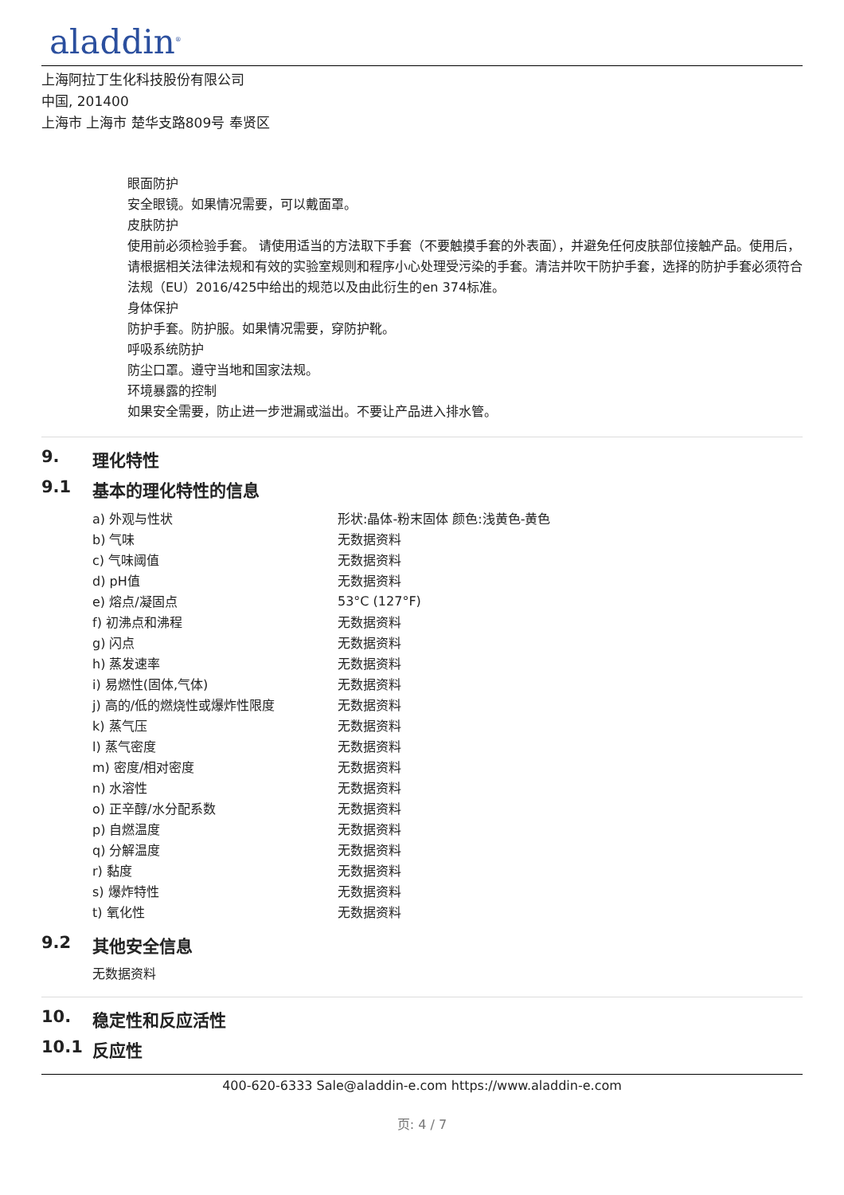aladdin<sup>®</sup>
上海阿拉丁生化科技股份有限公司
中国, 201400
上海市 上海市 楚华支路809号 奉贤区
眼面防护
安全眼镜。如果情况需要，可以戴面罩。
皮肤防护
使用前必须检验手套。 请使用适当的方法取下手套（不要触摸手套的外表面），并避免任何皮肤部位接触产品。使用后，请根据相关法律法规和有效的实验室规则和程序小心处理受污染的手套。清洁并吹干防护手套，选择的防护手套必须符合法规（EU）2016/425中给出的规范以及由此衍生的en 374标准。
身体保护
防护手套。防护服。如果情况需要，穿防护靴。
呼吸系统防护
防尘口罩。遵守当地和国家法规。
环境暴露的控制
如果安全需要，防止进一步泄漏或溢出。不要让产品进入排水管。
9. 理化特性
9.1 基本的理化特性的信息
| a) 外观与性状 | 形状:晶体-粉末固体 颜色:浅黄色-黄色 |
| b) 气味 | 无数据资料 |
| c) 气味阈值 | 无数据资料 |
| d) pH值 | 无数据资料 |
| e) 熔点/凝固点 | 53°C (127°F) |
| f) 初沸点和沸程 | 无数据资料 |
| g) 闪点 | 无数据资料 |
| h) 蒸发速率 | 无数据资料 |
| i) 易燃性(固体,气体) | 无数据资料 |
| j) 高的/低的燃烧性或爆炸性限度 | 无数据资料 |
| k) 蒸气压 | 无数据资料 |
| l) 蒸气密度 | 无数据资料 |
| m) 密度/相对密度 | 无数据资料 |
| n) 水溶性 | 无数据资料 |
| o) 正辛醇/水分配系数 | 无数据资料 |
| p) 自燃温度 | 无数据资料 |
| q) 分解温度 | 无数据资料 |
| r) 黏度 | 无数据资料 |
| s) 爆炸特性 | 无数据资料 |
| t) 氧化性 | 无数据资料 |
9.2 其他安全信息
无数据资料
10. 稳定性和反应活性
10.1 反应性
400-620-6333 Sale@aladdin-e.com https://www.aladdin-e.com
页: 4 / 7